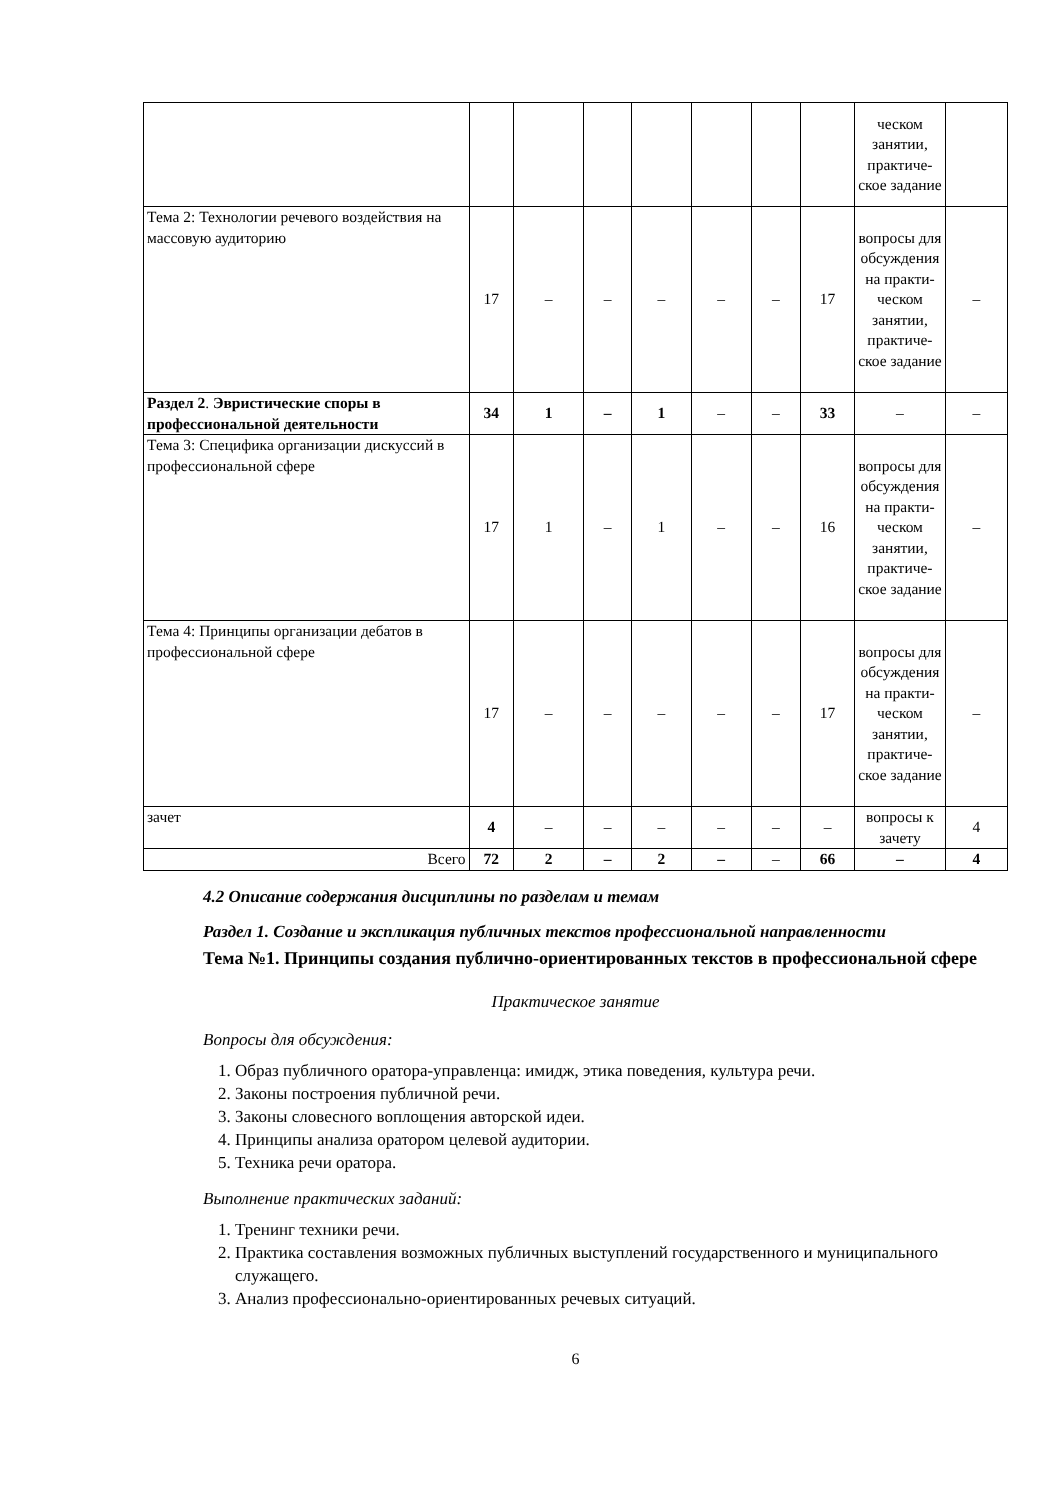| | | | | | | | | ческом занятии, практиче­ское зада­ние | |
| Тема 2: Технологии речевого воздей­ствия на массовую аудиторию | 17 | – | – | – | – | – | 17 | вопросы для об­суждения на практи­ческом занятии, практиче­ское зада­ние | – |
| Раздел 2 . Эвристические споры в профессиональной деятельности | 34 | 1 | – | 1 | – | – | 33 | – | – |
| Тема 3: Специфика организации дис­куссий в профессиональной сфере | 17 | 1 | – | 1 | – | – | 16 | вопросы для об­суждения на практи­ческом занятии, практиче­ское зада­ние | – |
| Тема 4: Принципы организации деба­тов в профессиональной сфере | 17 | – | – | – | – | – | 17 | вопросы для об­суждения на практи­ческом занятии, практиче­ское зада­ние | – |
| зачет | 4 | – | – | – | – | – | – | вопросы к зачету | 4 |
| Всего | 72 | 2 | – | 2 | – | – | 66 | – | 4 |
4.2 Описание содержания дисциплины по разделам и темам
Раздел 1. Создание и экспликация публичных текстов профессиональной направ­ленности
Тема №1. Принципы создания публично-ориентированных текстов в профессио­нальной сфере
Практическое занятие
Вопросы для обсуждения:
1. Образ публичного оратора-управленца: имидж, этика поведения, культура речи.
2. Законы построения публичной речи.
3. Законы словесного воплощения авторской идеи.
4. Принципы анализа оратором целевой аудитории.
5. Техника речи оратора.
Выполнение практических заданий:
1. Тренинг техники речи.
2. Практика составления возможных публичных выступлений государственного и му­ниципального служащего.
3. Анализ профессионально-ориентированных речевых ситуаций.
6